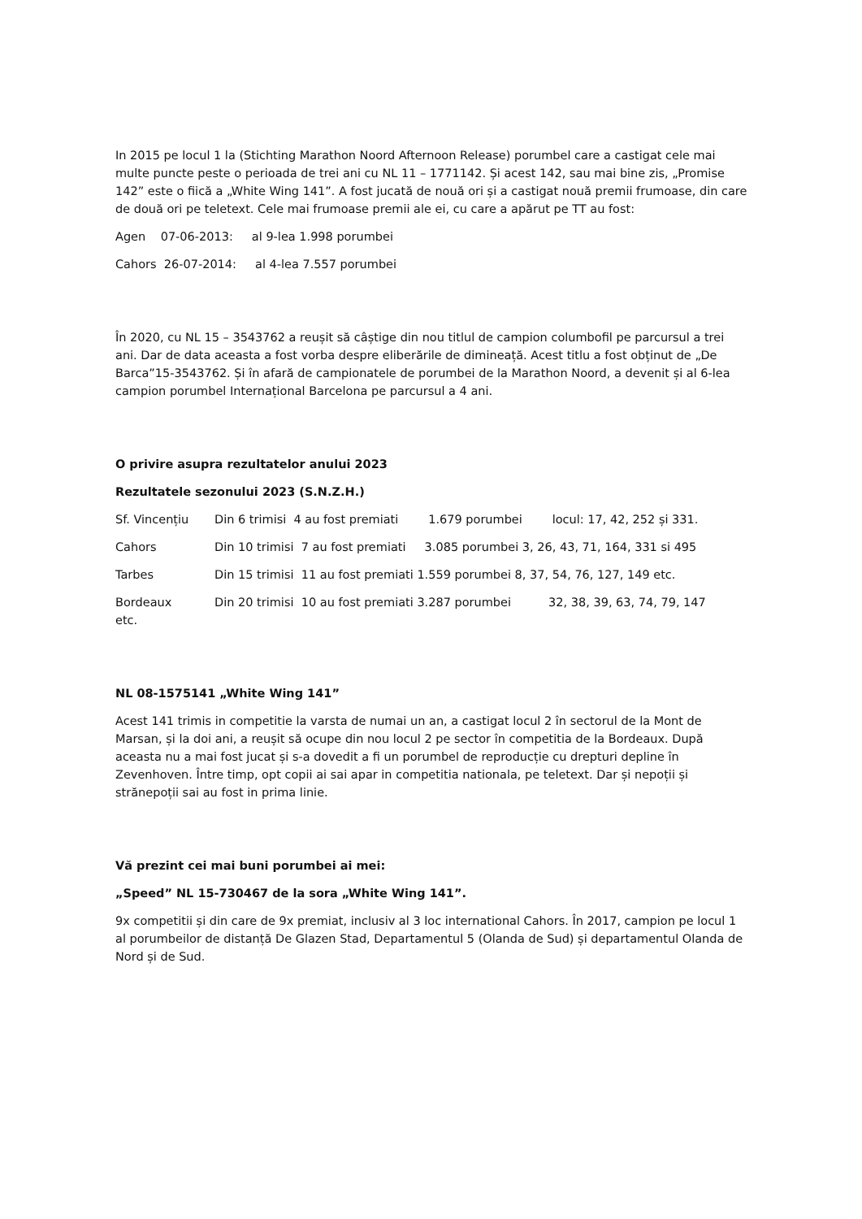In 2015 pe locul 1 la (Stichting Marathon Noord Afternoon Release) porumbel care a castigat cele mai multe puncte peste o perioada de trei ani cu NL 11 – 1771142. Și acest 142, sau mai bine zis, „Promise 142” este o fiică a „White Wing 141”. A fost jucată de nouă ori și a castigat nouă premii frumoase, din care de două ori pe teletext. Cele mai frumoase premii ale ei, cu care a apărut pe TT au fost:
Agen 07-06-2013: al 9-lea 1.998 porumbei
Cahors 26-07-2014: al 4-lea 7.557 porumbei
În 2020, cu NL 15 – 3543762 a reușit să câștige din nou titlul de campion columbofil pe parcursul a trei ani. Dar de data aceasta a fost vorba despre eliberările de dimineață. Acest titlu a fost obținut de „De Barca”15-3543762. Și în afară de campionatele de porumbei de la Marathon Noord, a devenit și al 6-lea campion porumbel Internațional Barcelona pe parcursul a 4 ani.
O privire asupra rezultatelor anului 2023
Rezultatele sezonului 2023 (S.N.Z.H.)
Sf. Vincențiu Din 6 trimisi 4 au fost premiati 1.679 porumbei locul: 17, 42, 252 și 331.
Cahors Din 10 trimisi 7 au fost premiati 3.085 porumbei 3, 26, 43, 71, 164, 331 si 495
Tarbes Din 15 trimisi 11 au fost premiati 1.559 porumbei 8, 37, 54, 76, 127, 149 etc.
Bordeaux Din 20 trimisi 10 au fost premiati 3.287 porumbei 32, 38, 39, 63, 74, 79, 147
etc.
NL 08-1575141 „White Wing 141”
Acest 141 trimis in competitie la varsta de numai un an, a castigat locul 2 în sectorul de la Mont de Marsan, și la doi ani, a reușit să ocupe din nou locul 2 pe sector în competitia de la Bordeaux. După aceasta nu a mai fost jucat și s-a dovedit a fi un porumbel de reproducție cu drepturi depline în Zevenhoven. Între timp, opt copii ai sai apar in competitia nationala, pe teletext. Dar și nepoții și strănepoții sai au fost in prima linie.
Vă prezint cei mai buni porumbei ai mei:
„Speed” NL 15-730467 de la sora „White Wing 141”.
9x competitii și din care de 9x premiat, inclusiv al 3 loc international Cahors. În 2017, campion pe locul 1 al porumbeilor de distanță De Glazen Stad, Departamentul 5 (Olanda de Sud) și departamentul Olanda de Nord și de Sud.